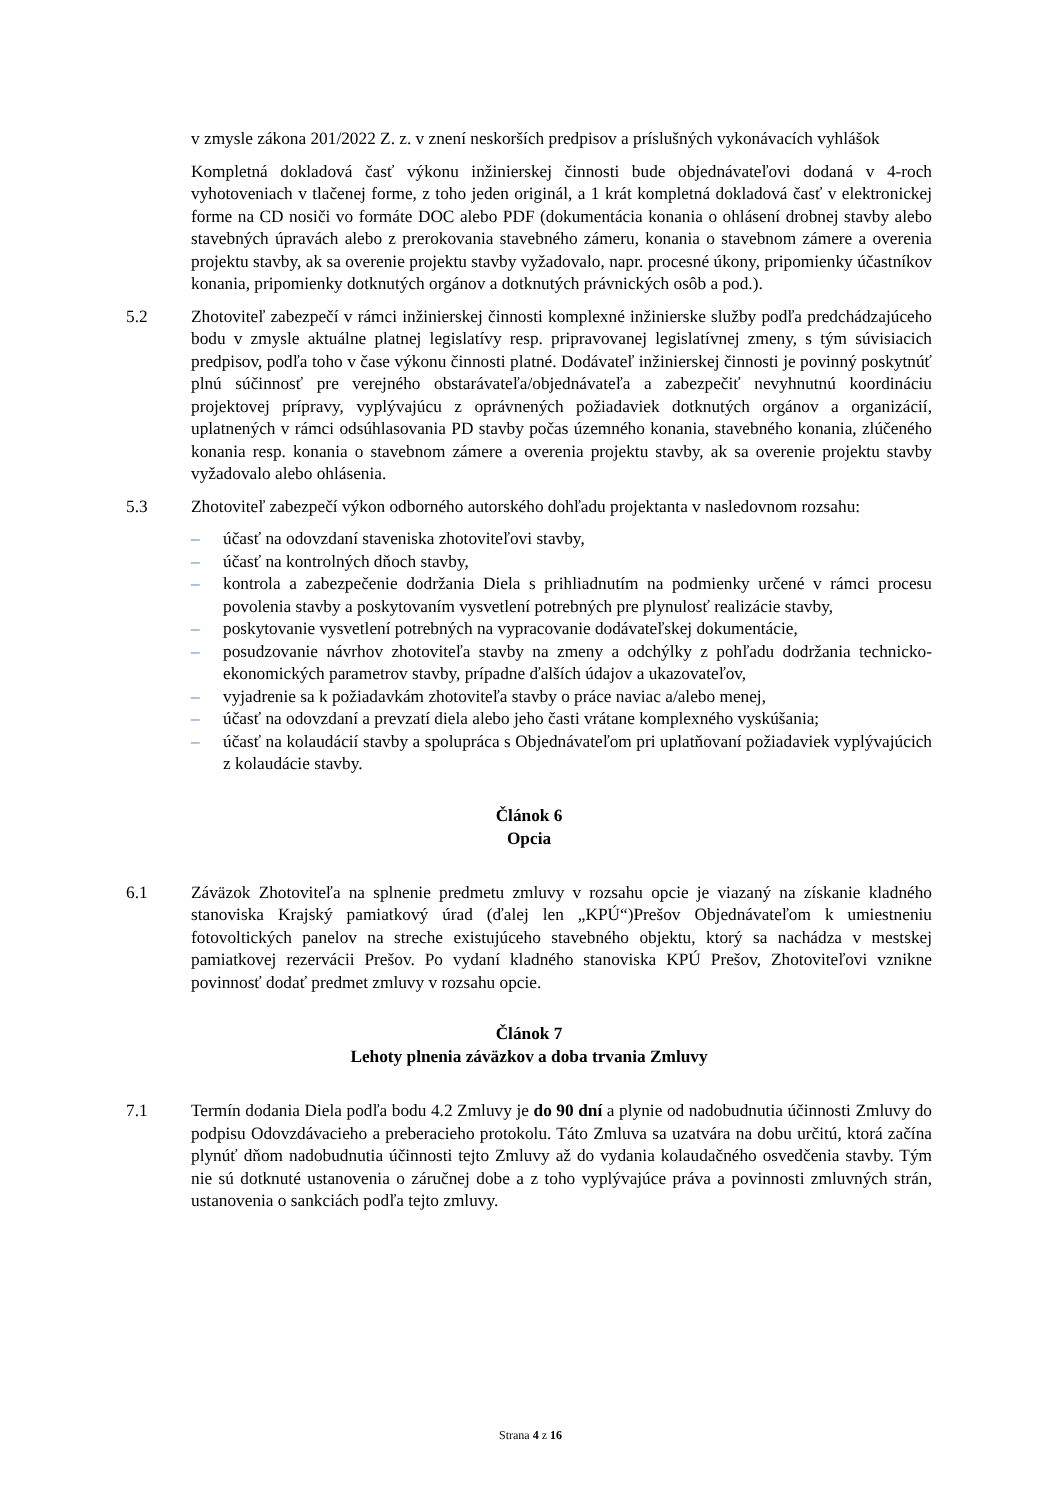v zmysle zákona 201/2022 Z. z. v znení neskorších predpisov a príslušných vykonávacích vyhlášok
Kompletná dokladová časť výkonu inžinierskej činnosti bude objednávateľovi dodaná v 4-roch vyhotoveniach v tlačenej forme, z toho jeden originál, a 1 krát kompletná dokladová časť v elektronickej forme na CD nosiči vo formáte DOC alebo PDF (dokumentácia konania o ohlásení drobnej stavby alebo stavebných úpravách alebo z prerokovania stavebného zámeru, konania o stavebnom zámere a overenia projektu stavby, ak sa overenie projektu stavby vyžadovalo, napr. procesné úkony, pripomienky účastníkov konania, pripomienky dotknutých orgánov a dotknutých právnických osôb a pod.).
5.2 Zhotoviteľ zabezpečí v rámci inžinierskej činnosti komplexné inžinierske služby podľa predchádzajúceho bodu v zmysle aktuálne platnej legislatívy resp. pripravovanej legislatívnej zmeny, s tým súvisiacich predpisov, podľa toho v čase výkonu činnosti platné. Dodávateľ inžinierskej činnosti je povinný poskytnúť plnú súčinnosť pre verejného obstarávateľa/objednávateľa a zabezpečiť nevyhnutnú koordináciu projektovej prípravy, vyplývajúcu z oprávnených požiadaviek dotknutých orgánov a organizácií, uplatnených v rámci odsúhlasovania PD stavby počas územného konania, stavebného konania, zlúčeného konania resp. konania o stavebnom zámere a overenia projektu stavby, ak sa overenie projektu stavby vyžadovalo alebo ohlásenia.
5.3 Zhotoviteľ zabezpečí výkon odborného autorského dohľadu projektanta v nasledovnom rozsahu:
– účasť na odovzdaní staveniska zhotoviteľovi stavby,
– účasť na kontrolných dňoch stavby,
– kontrola a zabezpečenie dodržania Diela s prihliadnutím na podmienky určené v rámci procesu povolenia stavby a poskytovaním vysvetlení potrebných pre plynulosť realizácie stavby,
– poskytovanie vysvetlení potrebných na vypracovanie dodávateľskej dokumentácie,
– posudzovanie návrhov zhotoviteľa stavby na zmeny a odchýlky z pohľadu dodržania technicko-ekonomických parametrov stavby, prípadne ďalších údajov a ukazovateľov,
– vyjadrenie sa k požiadavkám zhotoviteľa stavby o práce naviac a/alebo menej,
– účasť na odovzdaní a prevzatí diela alebo jeho časti vrátane komplexného vyskúšania;
– účasť na kolaudácií stavby a spolupráca s Objednávateľom pri uplatňovaní požiadaviek vyplývajúcich z kolaudácie stavby.
Článok 6
Opcia
6.1 Záväzok Zhotoviteľa na splnenie predmetu zmluvy v rozsahu opcie je viazaný na získanie kladného stanoviska Krajský pamiatkový úrad (ďalej len „KPÚ“)Prešov Objednávateľom k umiestneniu fotovoltických panelov na streche existujúceho stavebného objektu, ktorý sa nachádza v mestskej pamiatkovej rezervácii Prešov. Po vydaní kladného stanoviska KPÚ Prešov, Zhotoviteľovi vznikne povinnosť dodať predmet zmluvy v rozsahu opcie.
Článok 7
Lehoty plnenia záväzkov a doba trvania Zmluvy
7.1 Termín dodania Diela podľa bodu 4.2 Zmluvy je do 90 dní a plynie od nadobudnutia účinnosti Zmluvy do podpisu Odovzdávacieho a preberacieho protokolu. Táto Zmluva sa uzatvára na dobu určitú, ktorá začína plynúť dňom nadobudnutia účinnosti tejto Zmluvy až do vydania kolaudačného osvedčenia stavby. Tým nie sú dotknuté ustanovenia o záručnej dobe a z toho vyplývajúce práva a povinnosti zmluvných strán, ustanovenia o sankciách podľa tejto zmluvy.
Strana 4 z 16